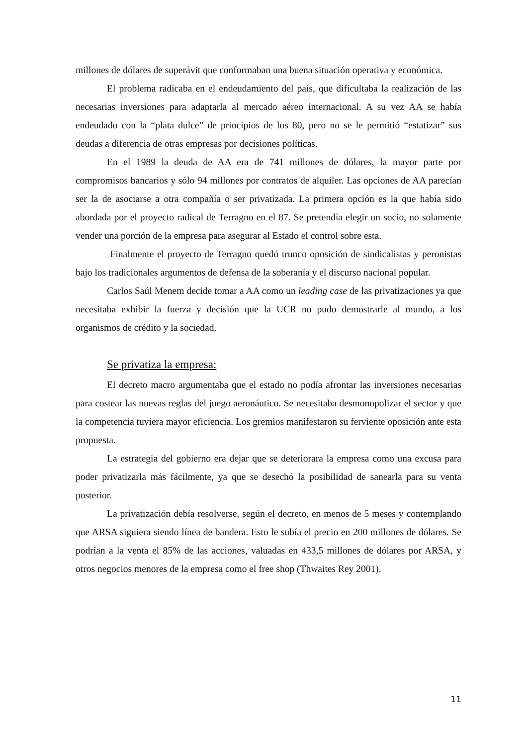millones de dólares de superávit que conformaban una buena situación operativa y económica.
El problema radicaba en el endeudamiento del país, que dificultaba la realización de las necesarias inversiones para adaptarla al mercado aéreo internacional. A su vez AA se había endeudado con la “plata dulce” de principios de los 80, pero no se le permitió “estatizar” sus deudas a diferencia de otras empresas por decisiones políticas.
En el 1989 la deuda de AA era de 741 millones de dólares, la mayor parte por compromisos bancarios y sólo 94 millones por contratos de alquiler. Las opciones de AA parecían ser la de asociarse a otra compañía o ser privatizada. La primera opción es la que había sido abordada por el proyecto radical de Terragno en el 87. Se pretendía elegir un socio, no solamente vender una porción de la empresa para asegurar al Estado el control sobre esta.
Finalmente el proyecto de Terragno quedó trunco oposición de sindicalistas y peronistas bajo los tradicionales argumentos de defensa de la soberanía y el discurso nacional popular.
Carlos Saúl Menem decide tomar a AA como un leading case de las privatizaciones ya que necesitaba exhibir la fuerza y decisión que la UCR no pudo demostrarle al mundo, a los organismos de crédito y la sociedad.
Se privatiza la empresa:
El decreto macro argumentaba que el estado no podía afrontar las inversiones necesarias para costear las nuevas reglas del juego aeronáutico. Se necesitaba desmonopolizar el sector y que la competencia tuviera mayor eficiencia. Los gremios manifestaron su ferviente oposición ante esta propuesta.
La estrategia del gobierno era dejar que se deteriorara la empresa como una excusa para poder privatizarla más fácilmente, ya que se desechó la posibilidad de sanearla para su venta posterior.
La privatización debía resolverse, según el decreto, en menos de 5 meses y contemplando que ARSA siguiera siendo línea de bandera. Esto le subía el precio en 200 millones de dólares. Se podrían a la venta el 85% de las acciones, valuadas en 433,5 millones de dólares por ARSA, y otros negocios menores de la empresa como el free shop (Thwaites Rey 2001).
11